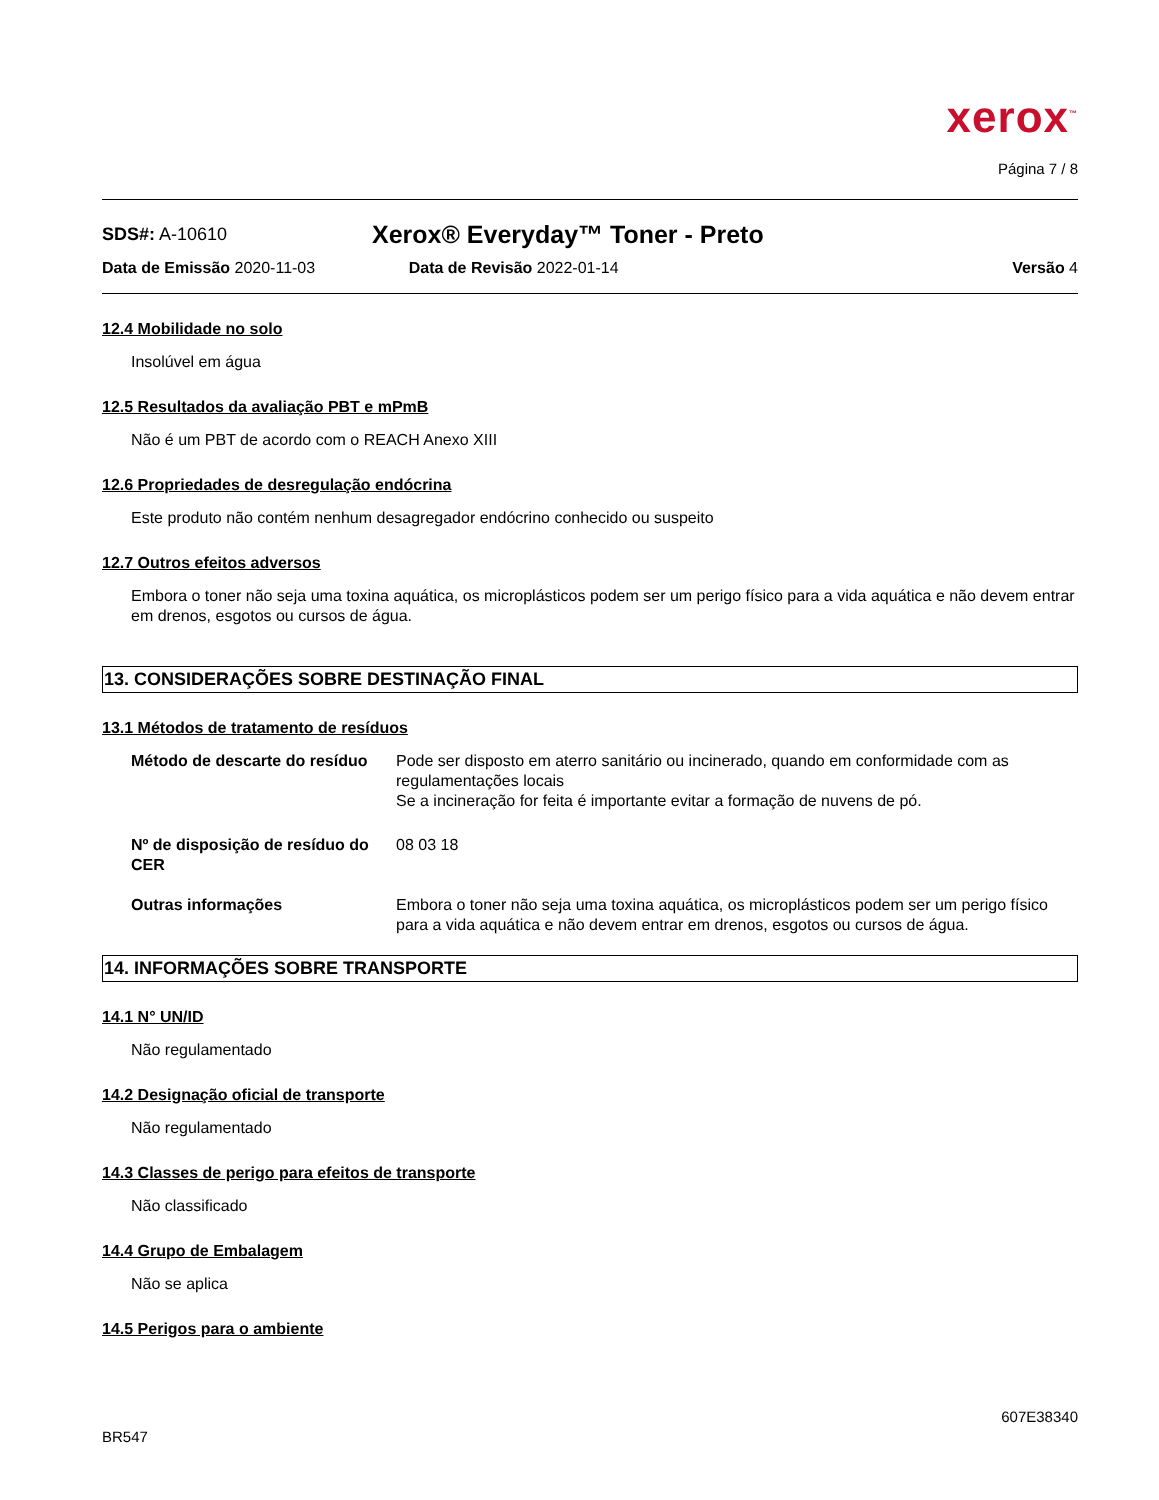xerox<sup>™</sup>
Página 7 / 8
SDS#: A-10610
Xerox® Everyday™ Toner - Preto
Data de Emissão 2020-11-03 Data de Revisão 2022-01-14 Versão 4
12.4 Mobilidade no solo
Insolúvel em água
12.5 Resultados da avaliação PBT e mPmB
Não é um PBT de acordo com o REACH Anexo XIII
12.6 Propriedades de desregulação endócrina
Este produto não contém nenhum desagregador endócrino conhecido ou suspeito
12.7 Outros efeitos adversos
Embora o toner não seja uma toxina aquática, os microplásticos podem ser um perigo físico para a vida aquática e não devem entrar em drenos, esgotos ou cursos de água.
13. CONSIDERAÇÕES SOBRE DESTINAÇÃO FINAL
13.1 Métodos de tratamento de resíduos
Método de descarte do resíduo
Pode ser disposto em aterro sanitário ou incinerado, quando em conformidade com as regulamentações locais
Se a incineração for feita é importante evitar a formação de nuvens de pó.
Nº de disposição de resíduo do CER
08 03 18
Outras informações Embora o toner não seja uma toxina aquática, os microplásticos podem ser um perigo físico para a vida aquática e não devem entrar em drenos, esgotos ou cursos de água.
14. INFORMAÇÕES SOBRE TRANSPORTE
14.1 N° UN/ID
Não regulamentado
14.2 Designação oficial de transporte
Não regulamentado
14.3 Classes de perigo para efeitos de transporte
Não classificado
14.4 Grupo de Embalagem
Não se aplica
14.5 Perigos para o ambiente
BR547 607E38340